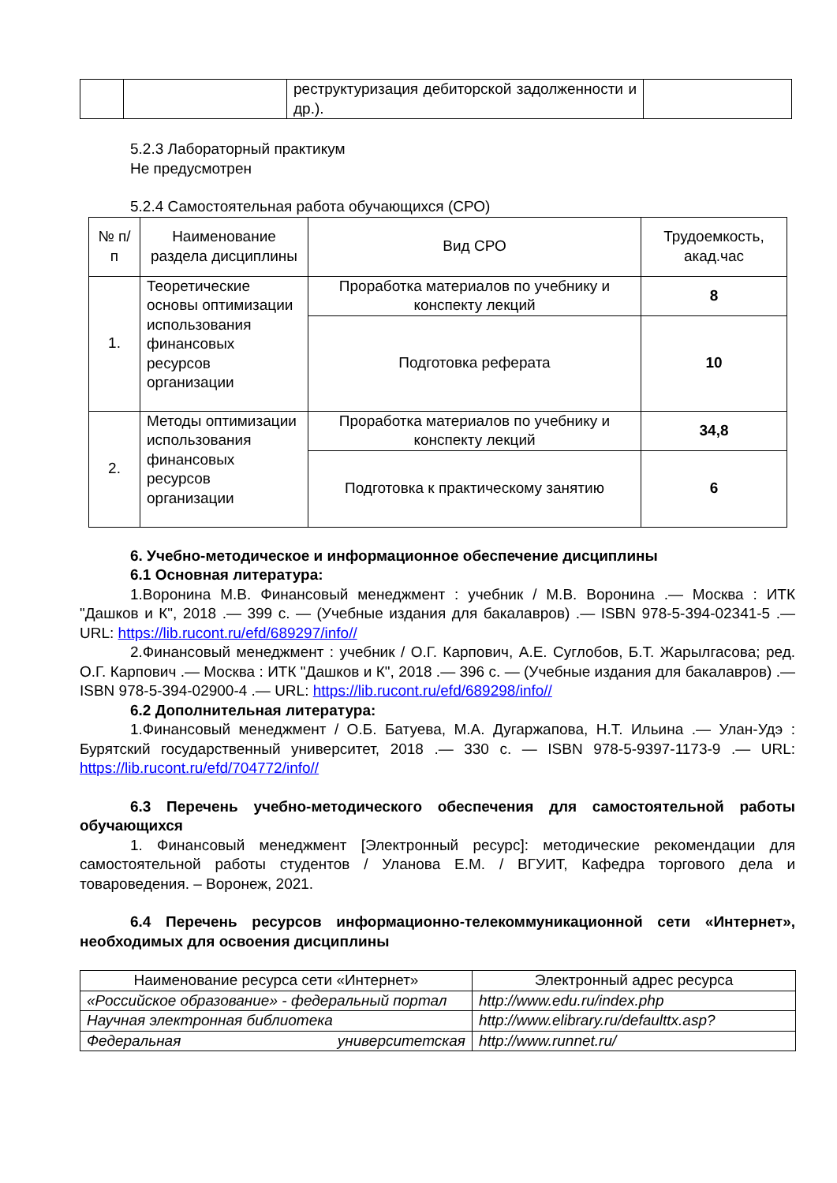| | | реструктуризация дебиторской задолженности и др.). | |
5.2.3 Лабораторный практикум
Не предусмотрен
5.2.4 Самостоятельная работа обучающихся (СРО)
| № п/п | Наименование раздела дисциплины | Вид СРО | Трудоемкость, акад.час |
| --- | --- | --- | --- |
| 1. | Теоретические основы оптимизации использования финансовых ресурсов организации | Проработка материалов по учебнику и конспекту лекций | 8 |
| | | Подготовка реферата | 10 |
| 2. | Методы оптимизации использования финансовых ресурсов организации | Проработка материалов по учебнику и конспекту лекций | 34,8 |
| | | Подготовка к практическому занятию | 6 |
6. Учебно-методическое и информационное обеспечение дисциплины
6.1 Основная литература:
1.Воронина М.В. Финансовый менеджмент : учебник / М.В. Воронина .— Москва : ИТК "Дашков и К", 2018 .— 399 с. — (Учебные издания для бакалавров) .— ISBN 978-5-394-02341-5 .— URL: https://lib.rucont.ru/efd/689297/info//
2.Финансовый менеджмент : учебник / О.Г. Карпович, А.Е. Суглобов, Б.Т. Жарылгасова; ред. О.Г. Карпович .— Москва : ИТК "Дашков и К", 2018 .— 396 с. — (Учебные издания для бакалавров) .— ISBN 978-5-394-02900-4 .— URL: https://lib.rucont.ru/efd/689298/info//
6.2 Дополнительная литература:
1.Финансовый менеджмент / О.Б. Батуева, М.А. Дугаржапова, Н.Т. Ильина .— Улан-Удэ : Бурятский государственный университет, 2018 .— 330 с. — ISBN 978-5-9397-1173-9 .— URL: https://lib.rucont.ru/efd/704772/info//
6.3 Перечень учебно-методического обеспечения для самостоятельной работы обучающихся
1. Финансовый менеджмент [Электронный ресурс]: методические рекомендации для самостоятельной работы студентов / Уланова Е.М. / ВГУИТ, Кафедра торгового дела и товароведения. – Воронеж, 2021.
6.4 Перечень ресурсов информационно-телекоммуникационной сети «Интернет», необходимых для освоения дисциплины
| Наименование ресурса сети «Интернет» | Электронный адрес ресурса |
| --- | --- |
| «Российское образование» - федеральный портал | http://www.edu.ru/index.php |
| Научная электронная библиотека | http://www.elibrary.ru/defaulttx.asp? |
| Федеральная университетская | http://www.runnet.ru/ |